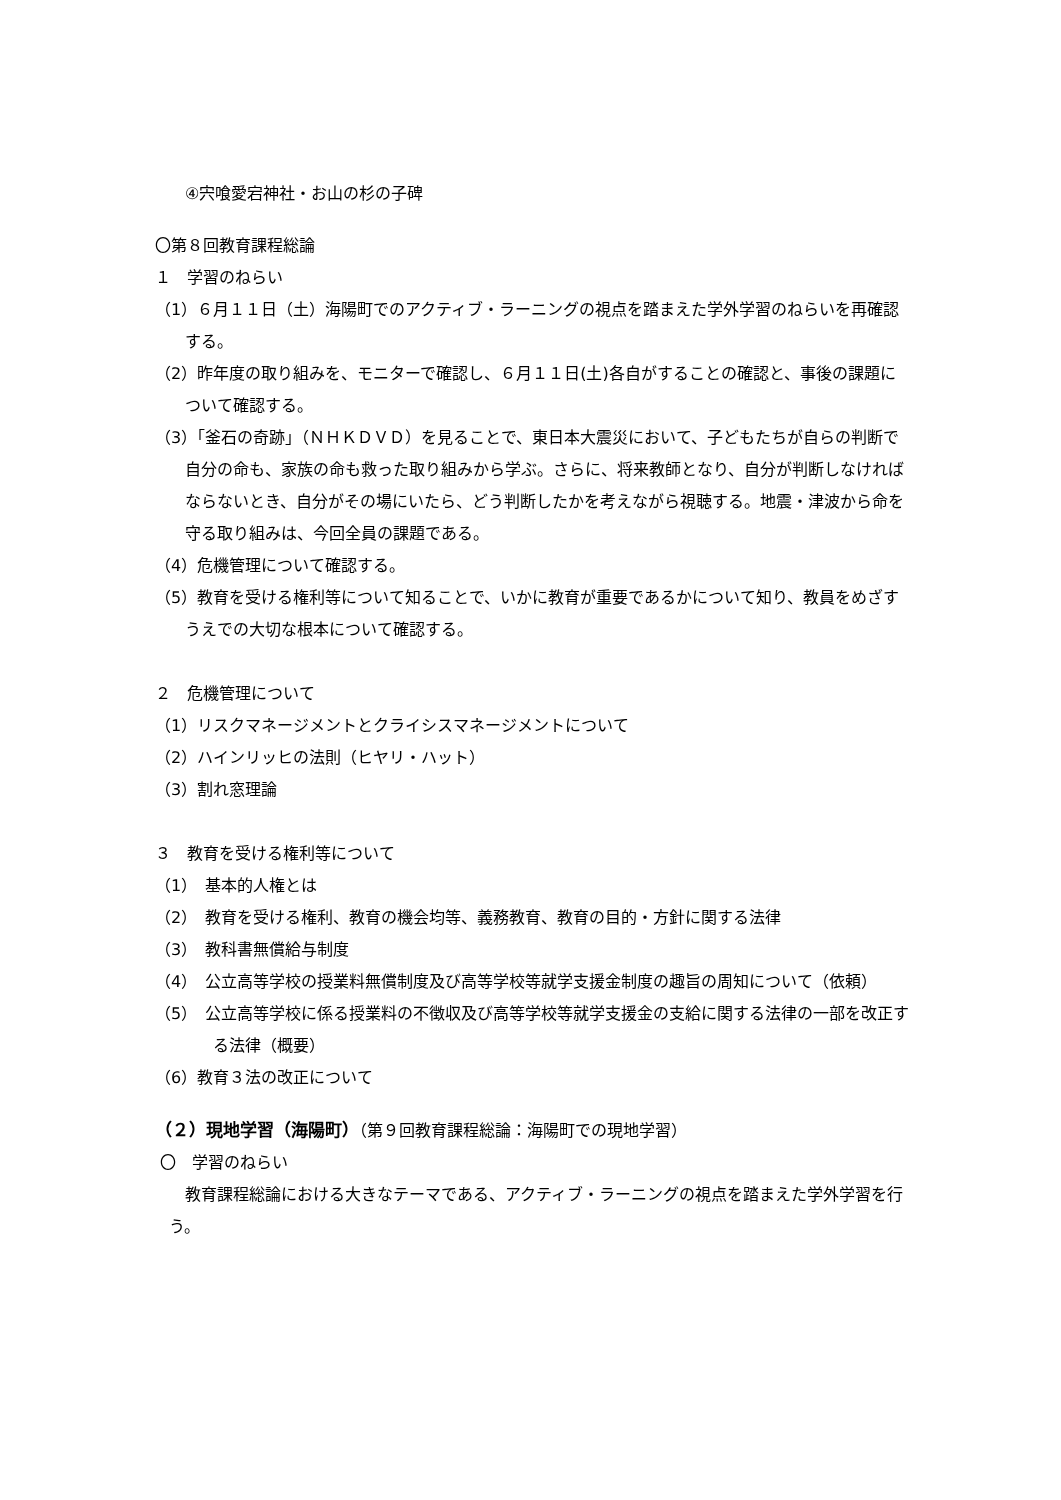④宍喰愛宕神社・お山の杉の子碑
〇第８回教育課程総論
１　学習のねらい
（1）６月１１日（土）海陽町でのアクティブ・ラーニングの視点を踏まえた学外学習のねらいを再確認する。
（2）昨年度の取り組みを、モニターで確認し、６月１１日(土)各自がすることの確認と、事後の課題について確認する。
（3）「釜石の奇跡」（ＮＨＫＤＶＤ）を見ることで、東日本大震災において、子どもたちが自らの判断で自分の命も、家族の命も救った取り組みから学ぶ。さらに、将来教師となり、自分が判断しなければならないとき、自分がその場にいたら、どう判断したかを考えながら視聴する。地震・津波から命を守る取り組みは、今回全員の課題である。
（4）危機管理について確認する。
（5）教育を受ける権利等について知ることで、いかに教育が重要であるかについて知り、教員をめざすうえでの大切な根本について確認する。
２　危機管理について
（1）リスクマネージメントとクライシスマネージメントについて
（2）ハインリッヒの法則（ヒヤリ・ハット）
（3）割れ窓理論
３　教育を受ける権利等について
（1）　基本的人権とは
（2）　教育を受ける権利、教育の機会均等、義務教育、教育の目的・方針に関する法律
（3）　教科書無償給与制度
（4）　公立高等学校の授業料無償制度及び高等学校等就学支援金制度の趣旨の周知について（依頼）
（5）　公立高等学校に係る授業料の不徴収及び高等学校等就学支援金の支給に関する法律の一部を改正する法律（概要）
（6）教育３法の改正について
（２）現地学習（海陽町）（第９回教育課程総論：海陽町での現地学習）
〇　学習のねらい
教育課程総論における大きなテーマである、アクティブ・ラーニングの視点を踏まえた学外学習を行う。